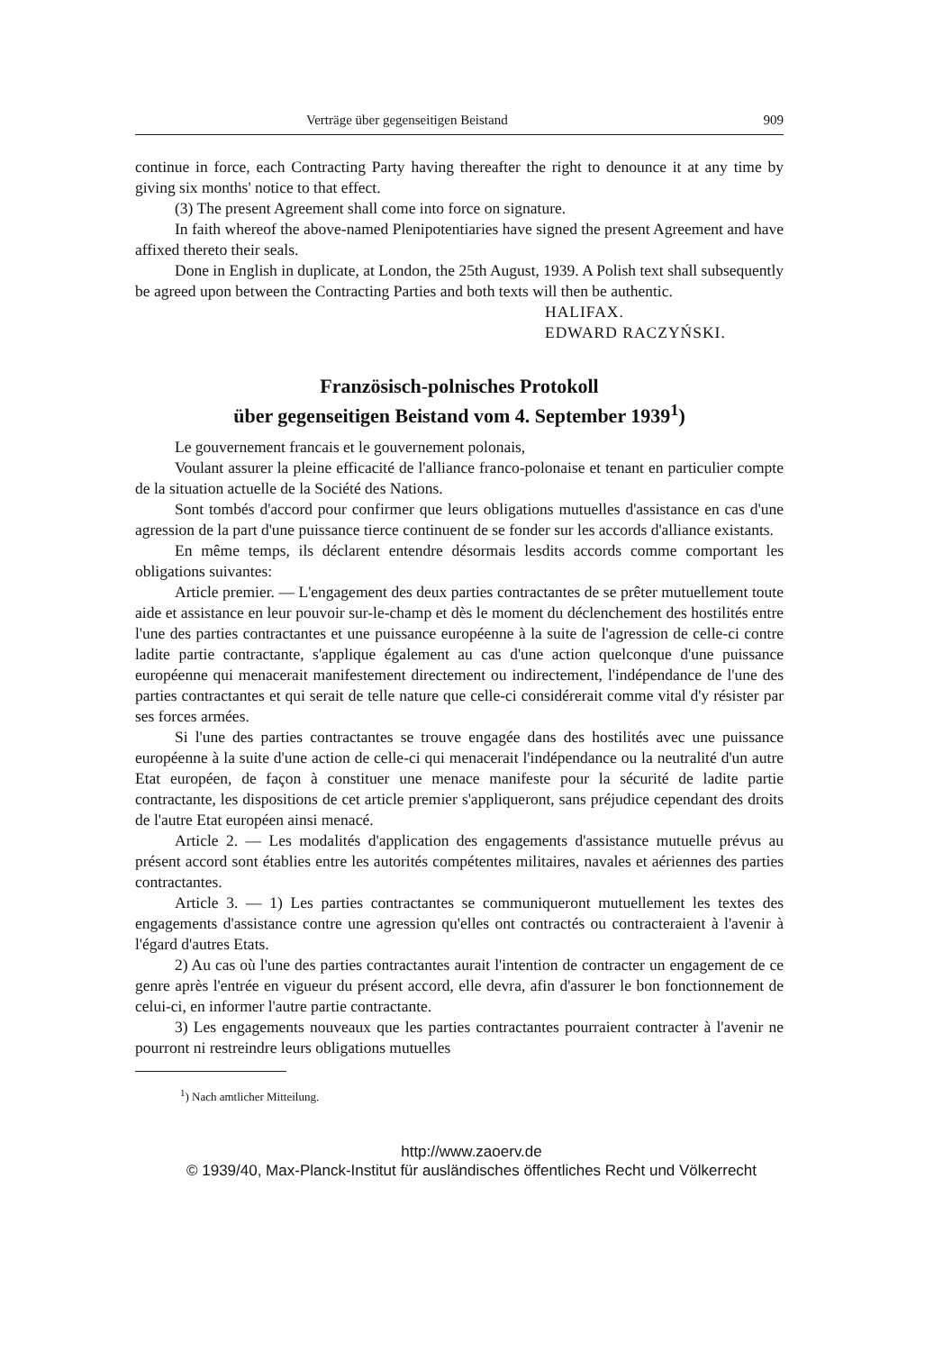Verträge über gegenseitigen Beistand 909
continue in force, each Contracting Party having thereafter the right to denounce it at any time by giving six months' notice to that effect.
(3) The present Agreement shall come into force on signature.
In faith whereof the above-named Plenipotentiaries have signed the present Agreement and have affixed thereto their seals.
Done in English in duplicate, at London, the 25th August, 1939. A Polish text shall subsequently be agreed upon between the Contracting Parties and both texts will then be authentic.
HALIFAX.
EDWARD RACZYŃSKI.
Französisch-polnisches Protokoll
über gegenseitigen Beistand vom 4. September 1939<sup>1</sup>)
Le gouvernement francais et le gouvernement polonais,
Voulant assurer la pleine efficacité de l'alliance franco-polonaise et tenant en particulier compte de la situation actuelle de la Société des Nations.
Sont tombés d'accord pour confirmer que leurs obligations mutuelles d'assistance en cas d'une agression de la part d'une puissance tierce continuent de se fonder sur les accords d'alliance existants.
En même temps, ils déclarent entendre désormais lesdits accords comme comportant les obligations suivantes:
Article premier. — L'engagement des deux parties contractantes de se prêter mutuellement toute aide et assistance en leur pouvoir sur-le-champ et dès le moment du déclenchement des hostilités entre l'une des parties contractantes et une puissance européenne à la suite de l'agression de celle-ci contre ladite partie contractante, s'applique également au cas d'une action quelconque d'une puissance européenne qui menacerait manifestement directement ou indirectement, l'indépendance de l'une des parties contractantes et qui serait de telle nature que celle-ci considérerait comme vital d'y résister par ses forces armées.
Si l'une des parties contractantes se trouve engagée dans des hostilités avec une puissance européenne à la suite d'une action de celle-ci qui menacerait l'indépendance ou la neutralité d'un autre Etat européen, de façon à constituer une menace manifeste pour la sécurité de ladite partie contractante, les dispositions de cet article premier s'appliqueront, sans préjudice cependant des droits de l'autre Etat européen ainsi menacé.
Article 2. — Les modalités d'application des engagements d'assistance mutuelle prévus au présent accord sont établies entre les autorités compétentes militaires, navales et aériennes des parties contractantes.
Article 3. — 1) Les parties contractantes se communiqueront mutuellement les textes des engagements d'assistance contre une agression qu'elles ont contractés ou contracteraient à l'avenir à l'égard d'autres Etats.
2) Au cas où l'une des parties contractantes aurait l'intention de contracter un engagement de ce genre après l'entrée en vigueur du présent accord, elle devra, afin d'assurer le bon fonctionnement de celui-ci, en informer l'autre partie contractante.
3) Les engagements nouveaux que les parties contractantes pourraient contracter à l'avenir ne pourront ni restreindre leurs obligations mutuelles
<sup>1</sup>) Nach amtlicher Mitteilung.
http://www.zaoerv.de
© 1939/40, Max-Planck-Institut für ausländisches öffentliches Recht und Völkerrecht